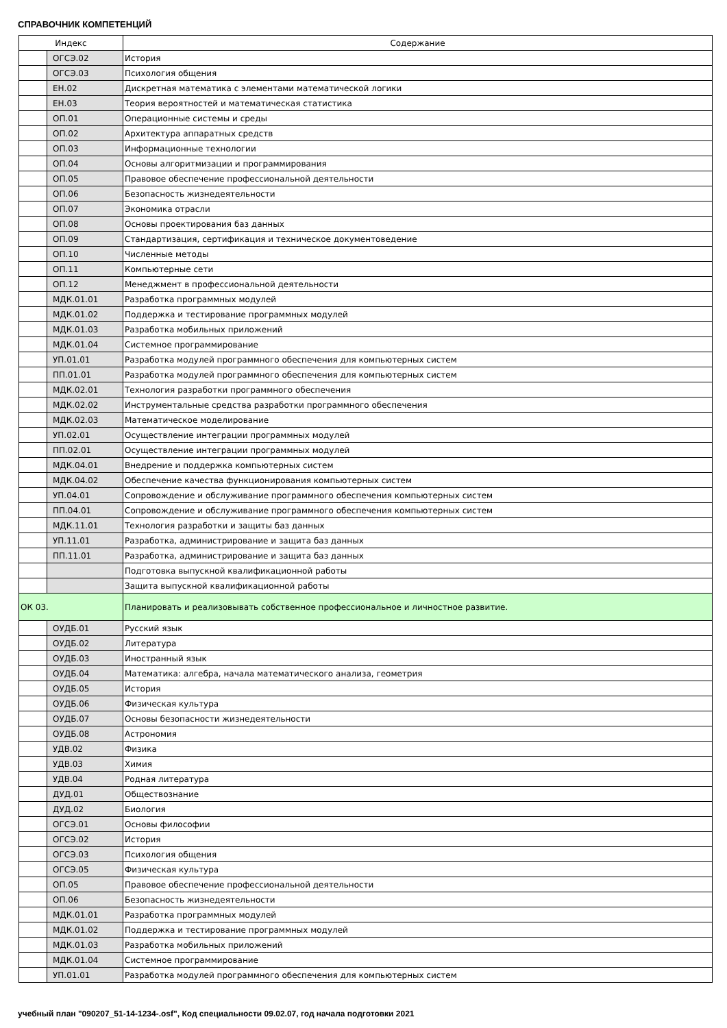СПРАВОЧНИК КОМПЕТЕНЦИЙ
| Индекс | | Содержание |
| --- | --- | --- |
| | ОГСЭ.02 | История |
| | ОГСЭ.03 | Психология общения |
| | ЕН.02 | Дискретная математика с элементами математической логики |
| | ЕН.03 | Теория вероятностей и математическая статистика |
| | ОП.01 | Операционные системы и среды |
| | ОП.02 | Архитектура аппаратных средств |
| | ОП.03 | Информационные технологии |
| | ОП.04 | Основы алгоритмизации и программирования |
| | ОП.05 | Правовое обеспечение профессиональной деятельности |
| | ОП.06 | Безопасность жизнедеятельности |
| | ОП.07 | Экономика отрасли |
| | ОП.08 | Основы проектирования баз данных |
| | ОП.09 | Стандартизация, сертификация и техническое документоведение |
| | ОП.10 | Численные методы |
| | ОП.11 | Компьютерные сети |
| | ОП.12 | Менеджмент в профессиональной деятельности |
| | МДК.01.01 | Разработка программных модулей |
| | МДК.01.02 | Поддержка и тестирование программных модулей |
| | МДК.01.03 | Разработка мобильных приложений |
| | МДК.01.04 | Системное программирование |
| | УП.01.01 | Разработка модулей программного обеспечения для компьютерных систем |
| | ПП.01.01 | Разработка модулей программного обеспечения для компьютерных систем |
| | МДК.02.01 | Технология разработки программного обеспечения |
| | МДК.02.02 | Инструментальные средства разработки программного обеспечения |
| | МДК.02.03 | Математическое моделирование |
| | УП.02.01 | Осуществление интеграции программных модулей |
| | ПП.02.01 | Осуществление интеграции программных модулей |
| | МДК.04.01 | Внедрение и поддержка компьютерных систем |
| | МДК.04.02 | Обеспечение качества функционирования компьютерных систем |
| | УП.04.01 | Сопровождение и обслуживание программного обеспечения компьютерных систем |
| | ПП.04.01 | Сопровождение и обслуживание программного обеспечения компьютерных систем |
| | МДК.11.01 | Технология разработки и защиты баз данных |
| | УП.11.01 | Разработка, администрирование и защита баз данных |
| | ПП.11.01 | Разработка, администрирование и защита баз данных |
| | | Подготовка выпускной квалификационной работы |
| | | Защита выпускной квалификационной работы |
| ОК 03. | | Планировать и реализовывать собственное профессиональное и личностное развитие. |
| | ОУДБ.01 | Русский язык |
| | ОУДБ.02 | Литература |
| | ОУДБ.03 | Иностранный язык |
| | ОУДБ.04 | Математика: алгебра, начала математического анализа, геометрия |
| | ОУДБ.05 | История |
| | ОУДБ.06 | Физическая культура |
| | ОУДБ.07 | Основы безопасности жизнедеятельности |
| | ОУДБ.08 | Астрономия |
| | УДВ.02 | Физика |
| | УДВ.03 | Химия |
| | УДВ.04 | Родная литература |
| | ДУД.01 | Обществознание |
| | ДУД.02 | Биология |
| | ОГСЭ.01 | Основы философии |
| | ОГСЭ.02 | История |
| | ОГСЭ.03 | Психология общения |
| | ОГСЭ.05 | Физическая культура |
| | ОП.05 | Правовое обеспечение профессиональной деятельности |
| | ОП.06 | Безопасность жизнедеятельности |
| | МДК.01.01 | Разработка программных модулей |
| | МДК.01.02 | Поддержка и тестирование программных модулей |
| | МДК.01.03 | Разработка мобильных приложений |
| | МДК.01.04 | Системное программирование |
| | УП.01.01 | Разработка модулей программного обеспечения для компьютерных систем |
учебный план "090207_51-14-1234-.osf", Код специальности 09.02.07, год начала подготовки 2021